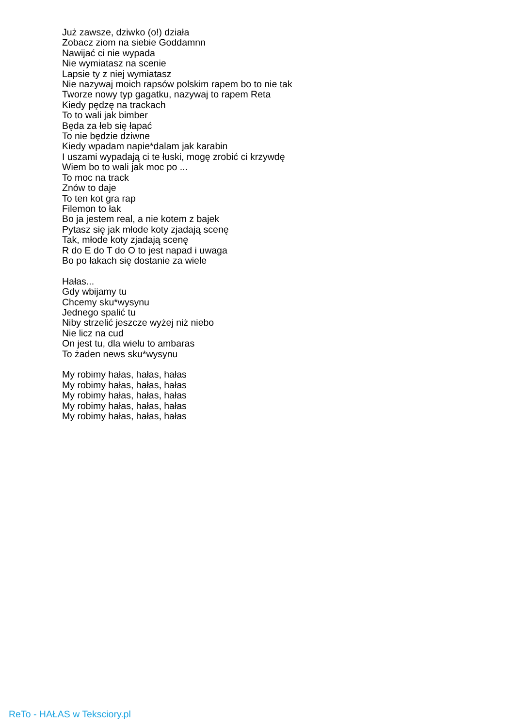Już zawsze, dziwko (o!) działa
Zobacz ziom na siebie Goddamnn
Nawijać ci nie wypada
Nie wymiatasz na scenie
Lapsie ty z niej wymiatasz
Nie nazywaj moich rapsów polskim rapem bo to nie tak
Tworze nowy typ gagatku, nazywaj to rapem Reta
Kiedy pędzę na trackach
To to wali jak bimber
Będa za łeb się łapać
To nie będzie dziwne
Kiedy wpadam napie*dalam jak karabin
I uszami wypadają ci te łuski, mogę zrobić ci krzywdę
Wiem bo to wali jak moc po ...
To moc na track
Znów to daje
To ten kot gra rap
Filemon to łak
Bo ja jestem real, a nie kotem z bajek
Pytasz się jak młode koty zjadają scenę
Tak, młode koty zjadają scenę
R do E do T do O to jest napad i uwaga
Bo po łakach się dostanie za wiele
Hałas...
Gdy wbijamy tu
Chcemy sku*wysynu
Jednego spalić tu
Niby strzelić jeszcze wyżej niż niebo
Nie licz na cud
On jest tu, dla wielu to ambaras
To żaden news sku*wysynu
My robimy hałas, hałas, hałas
My robimy hałas, hałas, hałas
My robimy hałas, hałas, hałas
My robimy hałas, hałas, hałas
My robimy hałas, hałas, hałas
ReTo - HAŁAS w Teksciory.pl